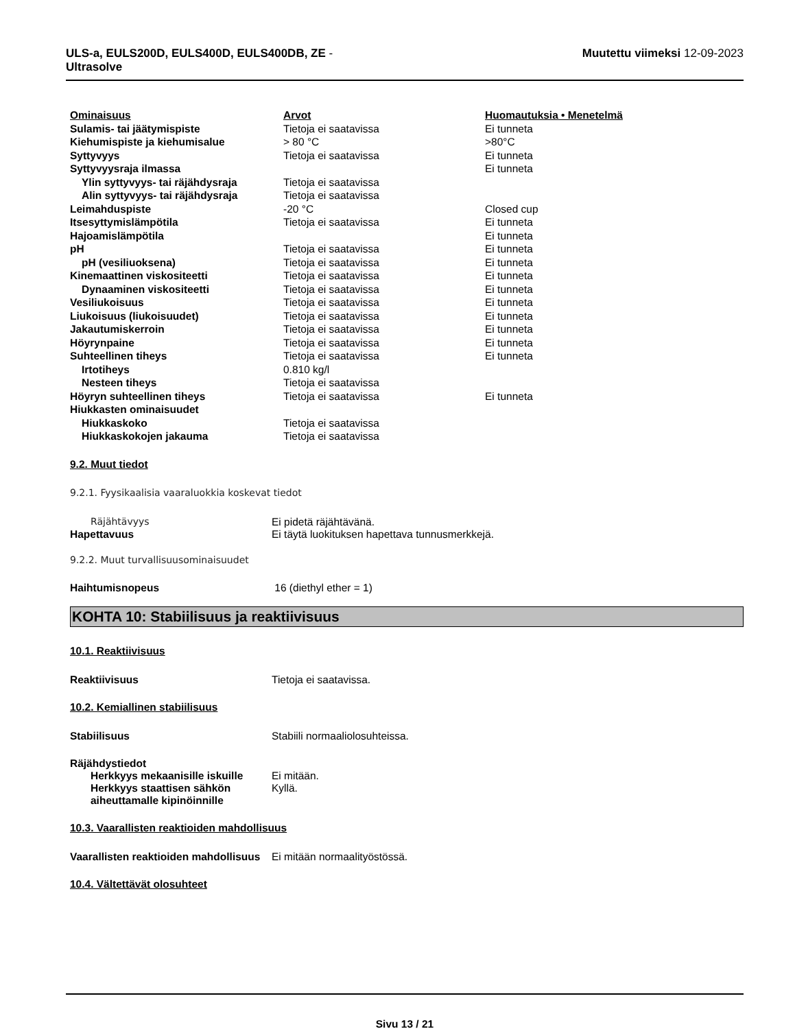ULS-a, EULS200D, EULS400D, EULS400DB, ZE -
Ultrasolve
Muutettu viimeksi 12-09-2023
| Ominaisuus | Arvot | Huomautuksia • Menetelmä |
| --- | --- | --- |
| Sulamis- tai jäätymispiste | Tietoja ei saatavissa | Ei tunneta |
| Kiehumispiste ja kiehumisalue | > 80 °C | >80°C |
| Syttyvyys | Tietoja ei saatavissa | Ei tunneta |
| Syttyvyysraja ilmassa | | Ei tunneta |
| Ylin syttyvyys- tai räjähdysraja | Tietoja ei saatavissa | |
| Alin syttyvyys- tai räjähdysraja | Tietoja ei saatavissa | |
| Leimahduspiste | -20 °C | Closed cup |
| Itsesyttymislämpötila | Tietoja ei saatavissa | Ei tunneta |
| Hajoamislämpötila | | Ei tunneta |
| pH | Tietoja ei saatavissa | Ei tunneta |
| pH (vesiliuoksena) | Tietoja ei saatavissa | Ei tunneta |
| Kinemaattinen viskositeetti | Tietoja ei saatavissa | Ei tunneta |
| Dynaaminen viskositeetti | Tietoja ei saatavissa | Ei tunneta |
| Vesiliukoisuus | Tietoja ei saatavissa | Ei tunneta |
| Liukoisuus (liukoisuudet) | Tietoja ei saatavissa | Ei tunneta |
| Jakautumiskerroin | Tietoja ei saatavissa | Ei tunneta |
| Höyrynpaine | Tietoja ei saatavissa | Ei tunneta |
| Suhteellinen tiheys | Tietoja ei saatavissa | Ei tunneta |
| Irtotiheys | 0.810 kg/l | |
| Nesteen tiheys | Tietoja ei saatavissa | |
| Höyryn suhteellinen tiheys | Tietoja ei saatavissa | Ei tunneta |
| Hiukkasten ominaisuudet | | |
| Hiukkaskoko | Tietoja ei saatavissa | |
| Hiukkaskokojen jakauma | Tietoja ei saatavissa | |
9.2. Muut tiedot
9.2.1. Fyysikaalisia vaaraluokkia koskevat tiedot
Räjähtävyys Ei pidetä räjähtävänä.
Hapettavuus Ei täytä luokituksen hapettava tunnusmerkkejä.
9.2.2. Muut turvallisuusominaisuudet
Haihtumisnopeus 16 (diethyl ether = 1)
KOHTA 10: Stabiilisuus ja reaktiivisuus
10.1. Reaktiivisuus
Reaktiivisuus Tietoja ei saatavissa.
10.2. Kemiallinen stabiilisuus
Stabiilisuus Stabiili normaaliolosuhteissa.
Räjähdystiedot
Herkkyys mekaanisille iskuille
Ei mitään.
Herkkyys staattisen sähkön aiheuttamalle kipinöinnille
Kyllä.
10.3. Vaarallisten reaktioiden mahdollisuus
Vaarallisten reaktioiden mahdollisuus
Ei mitään normaalityöstössä.
10.4. Vältettävät olosuhteet
Sivu 13 / 21